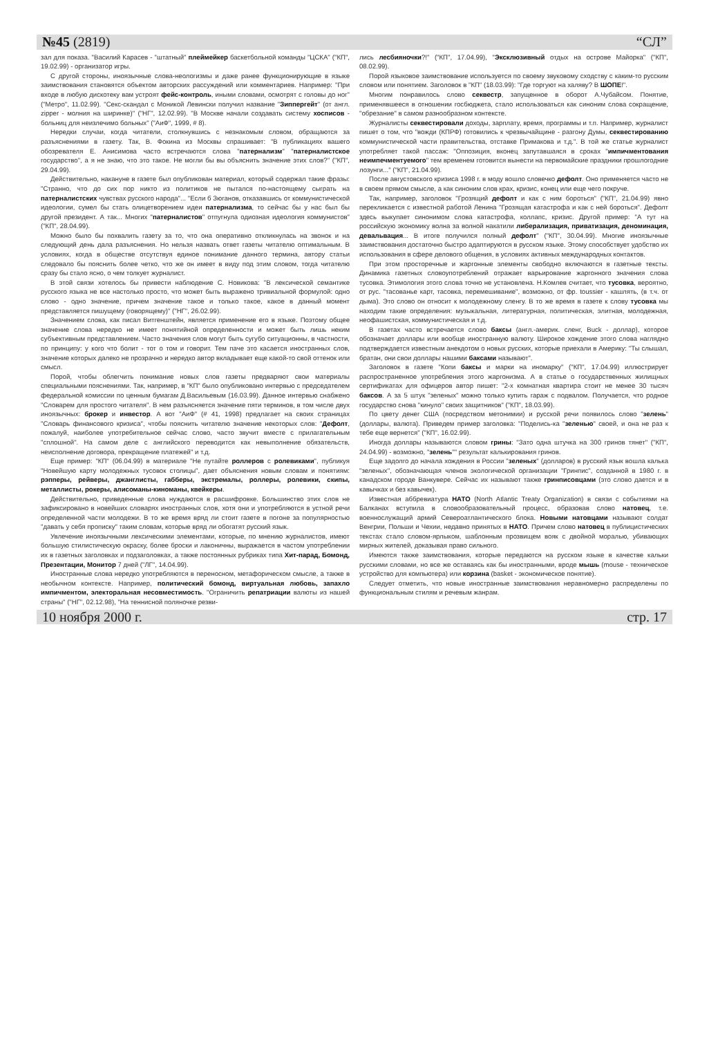№45 (2819) “СЛ”
зал для показа. "Василий Карасев - "штатный" плеймейкер баскетбольной команды "ЦСКА" ("КП", 19.02.99) - организатор игры.
С другой стороны, иноязычные слова-неологизмы и даже ранее функционирующие в языке заимствования становятся объектом авторских рассуждений или комментариев. Например: "При входе в любую дискотеку вам устроят фейс-контроль, иными словами, осмотрят с головы до ног" ("Метро", 11.02.99). "Секс-скандал с Моникой Левински получил название "Зиппергейт" (от англ. zipper - молния на ширинке)" ("НГ", 12.02.99). "В Москве начали создавать систему хосписов - больниц для неизлечимо больных" ("АиФ", 1999, # 8).
Нередки случаи, когда читатели, столкнувшись с незнакомым словом, обращаются за разъяснениями в газету. Так, В. Фокина из Москвы спрашивает: "В публикациях вашего обозревателя Е. Анисимова часто встречаются слова "патернализм" "патерналистское государство", а я не знаю, что это такое. Не могли бы вы объяснить значение этих слов?" ("КП", 29.04.99).
Действительно, накануне в газете был опубликован материал, который содержал такие фразы: "Странно, что до сих пор никто из политиков не пытался по-настоящему сыграть на патерналистских чувствах русского народа"... "Если б Зюганов, отказавшись от коммунистической идеологии, сумел бы стать олицетворением идеи патернализма, то сейчас бы у нас был бы другой президент. А так... Многих "патерналистов" отпугнула одиозная идеология коммунистов" ("КП", 28.04.99).
Можно было бы похвалить газету за то, что она оперативно откликнулась на звонок и на следующий день дала разъяснения. Но нельзя назвать ответ газеты читателю оптимальным. В условиях, когда в обществе отсутствуя единое понимание данного термина, автору статьи следовало бы пояснить более четко, что же он имеет в виду под этим словом, тогда читателю сразу бы стало ясно, о чем толкует журналист.
В этой связи хотелось бы привести наблюдение С. Новикова: "В лексической семантике русского языка не все настолько просто, что может быть выражено тривиальной формулой: одно слово - одно значение, причем значение такое и только такое, какое в данный момент представляется пишущему (говорящему)" ("НГ", 26.02.99).
Значением слова, как писал Витгенштейн, является применение его в языке. Поэтому общее значение слова нередко не имеет понятийной определенности и может быть лишь неким субъективным представлением. Часто значения слов могут быть сугубо ситуационны, в частности, по принципу: у кого что болит - тот о том и говорит. Тем паче это касается иностранных слов, значение которых далеко не прозрачно и нередко автор вкладывает еще какой-то свой оттенок или смысл.
Порой, чтобы облегчить понимание новых слов газеты предваряют свои материалы специальными пояснениями. Так, например, в "КП" было опубликовано интервью с председателем федеральной комиссии по ценным бумагам Д.Васильевым (16.03.99). Данное интервью снабжено "Словарем для простого читателя". В нем разъясняется значение пяти терминов, в том числе двух иноязычных: брокер и инвестор. А вот "АиФ" (# 41, 1998) предлагает на своих страницах "Словарь финансового кризиса", чтобы пояснить читателю значение некоторых слов: "Дефолт, пожалуй, наиболее употребительное сейчас слово, часто звучит вместе с прилагательным "сплошной". На самом деле с английского переводится как невыполнение обязательств, неисполнение договора, прекращение платежей" и т.д.
Еще пример: "КП" (06.04.99) в материале "Не путайте роллеров с ролевиками", публикуя "Новейшую карту молодежных тусовок столицы", дает объяснения новым словам и понятиям: рэпперы, рейверы, джанглисты, габберы, экстремалы, роллеры, ролевики, скипы, металлисты, рокеры, алисоманы-киноманы, квейкеры.
Действительно, приведенные слова нуждаются в расшифровке. Большинство этих слов не зафиксировано в новейших словарях иностранных слов, хотя они и употребляются в устной речи определенной части молодежи. В то же время вряд ли стоит газете в погоне за популярностью "давать у себя прописку" таким словам, которые вряд ли обогатят русский язык.
Увлечение иноязычными лексическими элементами, которые, по мнению журналистов, имеют большую стилистическую окраску, более броски и лаконичны, выражается в частом употреблении их в газетных заголовках и подзаголовках, а также постоянных рубриках типа Хит-парад, Бомонд, Презентации, Монитор 7 дней ("ЛГ", 14.04.99).
Иностранные слова нередко употребляются в переносном, метафорическом смысле, а также в необычном контексте. Например, политический бомонд, виртуальная любовь, запахло импичментом, электоральная несовместимость. "Ограничить репатриации валюты из нашей страны" ("НГ", 02.12.98), "На теннисной поляночке резви-
лись лесбияночки?!" ("КП", 17.04.99), "Эксклюзивный отдых на острове Майорка" ("КП", 08.02.99).
Порой языковое заимствование используется по своему звуковому сходству с каким-то русским словом или понятием. Заголовок в "КП" (18.03.99): "Где торгуют на халяву? В ШОПЕ!".
Многим понравилось слово секвестр, запущенное в оборот А.Чубайсом. Понятие, применявшееся в отношении госбюджета, стало использоваться как синоним слова сокращение, "обрезание" в самом разнообразном контексте.
Журналисты секвестировали доходы, зарплату, время, программы и т.п. Например, журналист пишет о том, что "вожди (КПРФ) готовились к чрезвычайщине - разгону Думы, секвестированию коммунистической части правительства, отставке Примакова и т.д.". В той же статье журналист употребляет такой пассаж: "Оппозиция, вконец запутавшаяся в сроках "импичментования неимпечментуемого" тем временем готовится вынести на первомайские праздники прошлогодние лозунги..." ("КП", 21.04.99).
После августовского кризиса 1998 г. в моду вошло словечко дефолт. Оно применяется часто не в своем прямом смысле, а как синоним слов крах, кризис, конец или еще чего покруче.
Так, например, заголовок "Грозящий дефолт и как с ним бороться" ("КП", 21.04.99) явно перекликается с известной работой Ленина "Грозящая катастрофа и как с ней бороться". Дефолт здесь выкупает синонимом слова катастрофа, коллапс, кризис. Другой пример: "А тут на российскую экономику волна за волной накатили либерализация, приватизация, деноминация, девальвация... В итоге получился полный дефолт" ("КП", 30.04.99). Многие иноязычные заимствования достаточно быстро адаптируются в русском языке. Этому способствует удобство их использования в сфере делового общения, в условиях активных международных контактов.
При этом просторечные и жаргонные элементы свободно включаются в газетные тексты. Динамика газетных словоупотреблений отражает варьирование жаргонного значения слова тусовка. Этимология этого слова точно не установлена. Н.Комлев считает, что тусовка, вероятно, от рус. "тасованье карт, тасовка, перемешивание", возможно, от фр. toussier - кашлять, (в т.ч. от дыма). Это слово он относит к молодежному сленгу. В то же время в газете к слову тусовка мы находим такие определения: музыкальная, литературная, политическая, элитная, молодежная, неофашистская, коммунистическая и т.д.
В газетах часто встречается слово баксы (англ.-америк. сленг, Buck - доллар), которое обозначает доллары или вообще иностранную валюту. Широкое хождение этого слова наглядно подтверждается известным анекдотом о новых русских, которые приехали в Америку: "Ты слышал, братан, они свои доллары нашими баксами называют".
Заголовок в газете "Копи баксы и марки на иномарку" ("КП", 17.04.99) иллюстрирует распространенное употребления этого жаргонизма. А в статье о государственных жилищных сертификатах для офицеров автор пишет: "2-х комнатная квартира стоит не менее 30 тысяч баксов. А за 5 штук "зеленых" можно только купить гараж с подвалом. Получается, что родное государство снова "кинуло" своих защитников" ("КП", 18.03.99).
По цвету денег США (посредством метонимии) и русской речи появилось слово "зелень" (доллары, валюта). Приведем пример заголовка: "Поделись-ка "зеленью" своей, и она не раз к тебе еще вернется" ("КП", 16.02.99).
Иногда доллары называются словом грины: "Зато одна штучка на 300 гринов тянет" ("КП", 24.04.99) - возможно, "зелень"" результат калькирования гринов.
Еще задолго до начала хождения в России "зеленых" (долларов) в русский язык вошла калька "зеленых", обозначающая членов экологической организации "Гринпис", созданной в 1980 г. в канадском городе Ванкувере. Сейчас их называют также гринписовцами (это слово дается и в кавычках и без кавычек).
Известная аббревиатура НАТО (North Atlantic Treaty Organization) в связи с событиями на Балканах вступила в словообразовательный процесс, образовав слово натовец, т.е. военнослужащий армий Североатлантического блока. Новыми натовцами называют солдат Венгрии, Польши и Чехии, недавно принятых в НАТО. Причем слово натовец в публицистических текстах стало словом-ярлыком, шаблонным прозвищем вояк с двойной моралью, убивающих мирных жителей, доказывая право сильного.
Имеются также заимствования, которые передаются на русском языке в качестве кальки русскими словами, но все же оставаясь как бы иностранными, вроде мышь (mouse - техническое устройство для компьютера) или корзина (basket - экономическое понятие).
Следует отметить, что новые иностранные заимствования неравномерно распределены по функциональным стилям и речевым жанрам.
10 ноября 2000 г. стр. 17